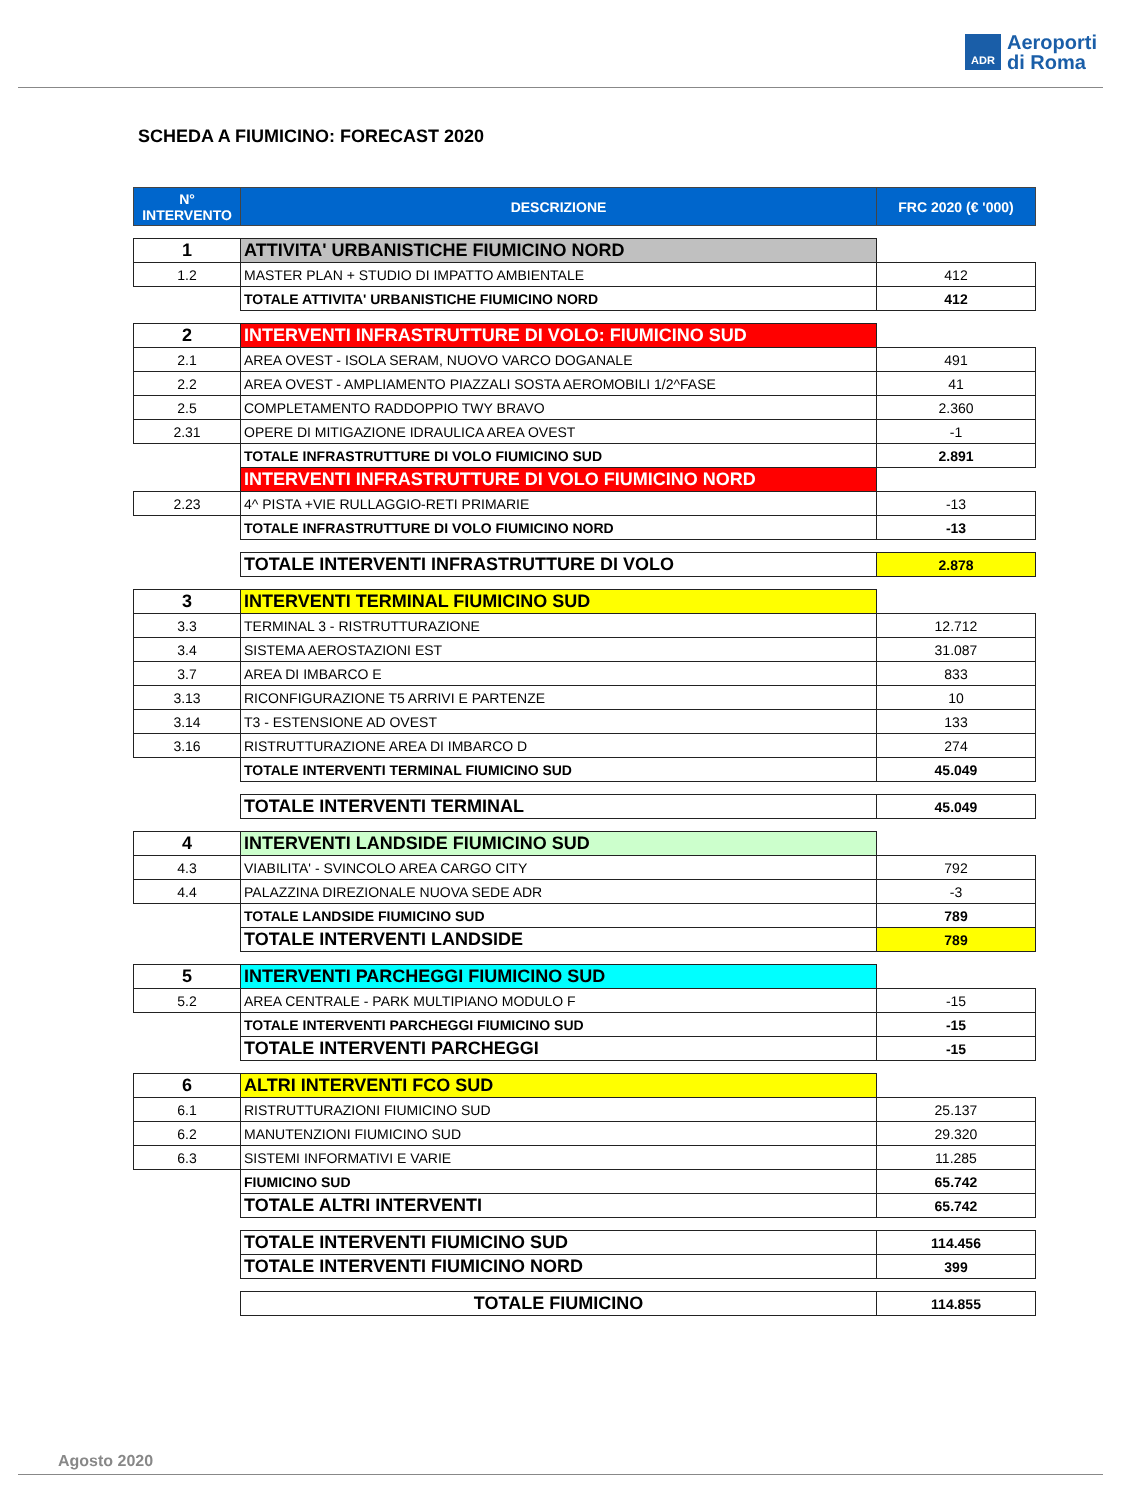ADR
Aeroporti
di Roma
SCHEDA A FIUMICINO: FORECAST 2020
| N° INTERVENTO | DESCRIZIONE | FRC 2020 (€ '000) |
| --- | --- | --- |
| 1 | ATTIVITA' URBANISTICHE FIUMICINO NORD | |
| 1.2 | MASTER PLAN + STUDIO DI IMPATTO AMBIENTALE | 412 |
| | TOTALE ATTIVITA' URBANISTICHE FIUMICINO NORD | 412 |
| 2 | INTERVENTI INFRASTRUTTURE DI VOLO: FIUMICINO SUD | |
| 2.1 | AREA OVEST - ISOLA SERAM, NUOVO VARCO DOGANALE | 491 |
| 2.2 | AREA OVEST - AMPLIAMENTO PIAZZALI SOSTA AEROMOBILI 1/2^FASE | 41 |
| 2.5 | COMPLETAMENTO RADDOPPIO TWY BRAVO | 2.360 |
| 2.31 | OPERE DI MITIGAZIONE IDRAULICA AREA OVEST | -1 |
| | TOTALE INFRASTRUTTURE DI VOLO FIUMICINO SUD | 2.891 |
| | INTERVENTI INFRASTRUTTURE DI VOLO FIUMICINO NORD | |
| 2.23 | 4^ PISTA +VIE RULLAGGIO-RETI PRIMARIE | -13 |
| | TOTALE INFRASTRUTTURE DI VOLO FIUMICINO NORD | -13 |
| | TOTALE INTERVENTI INFRASTRUTTURE DI VOLO | 2.878 |
| 3 | INTERVENTI TERMINAL FIUMICINO SUD | |
| 3.3 | TERMINAL 3 - RISTRUTTURAZIONE | 12.712 |
| 3.4 | SISTEMA AEROSTAZIONI EST | 31.087 |
| 3.7 | AREA DI IMBARCO E | 833 |
| 3.13 | RICONFIGURAZIONE T5 ARRIVI E PARTENZE | 10 |
| 3.14 | T3 - ESTENSIONE AD OVEST | 133 |
| 3.16 | RISTRUTTURAZIONE AREA DI IMBARCO D | 274 |
| | TOTALE INTERVENTI TERMINAL FIUMICINO SUD | 45.049 |
| | TOTALE INTERVENTI TERMINAL | 45.049 |
| 4 | INTERVENTI LANDSIDE FIUMICINO SUD | |
| 4.3 | VIABILITA' - SVINCOLO AREA CARGO CITY | 792 |
| 4.4 | PALAZZINA DIREZIONALE NUOVA SEDE ADR | -3 |
| | TOTALE LANDSIDE FIUMICINO SUD | 789 |
| | TOTALE INTERVENTI LANDSIDE | 789 |
| 5 | INTERVENTI PARCHEGGI FIUMICINO SUD | |
| 5.2 | AREA CENTRALE - PARK MULTIPIANO MODULO F | -15 |
| | TOTALE INTERVENTI PARCHEGGI FIUMICINO SUD | -15 |
| | TOTALE INTERVENTI PARCHEGGI | -15 |
| 6 | ALTRI INTERVENTI FCO SUD | |
| 6.1 | RISTRUTTURAZIONI FIUMICINO SUD | 25.137 |
| 6.2 | MANUTENZIONI FIUMICINO SUD | 29.320 |
| 6.3 | SISTEMI INFORMATIVI E VARIE | 11.285 |
| | FIUMICINO SUD | 65.742 |
| | TOTALE ALTRI INTERVENTI | 65.742 |
| | TOTALE INTERVENTI FIUMICINO SUD | 114.456 |
| | TOTALE INTERVENTI FIUMICINO NORD | 399 |
| | TOTALE FIUMICINO | 114.855 |
Agosto 2020